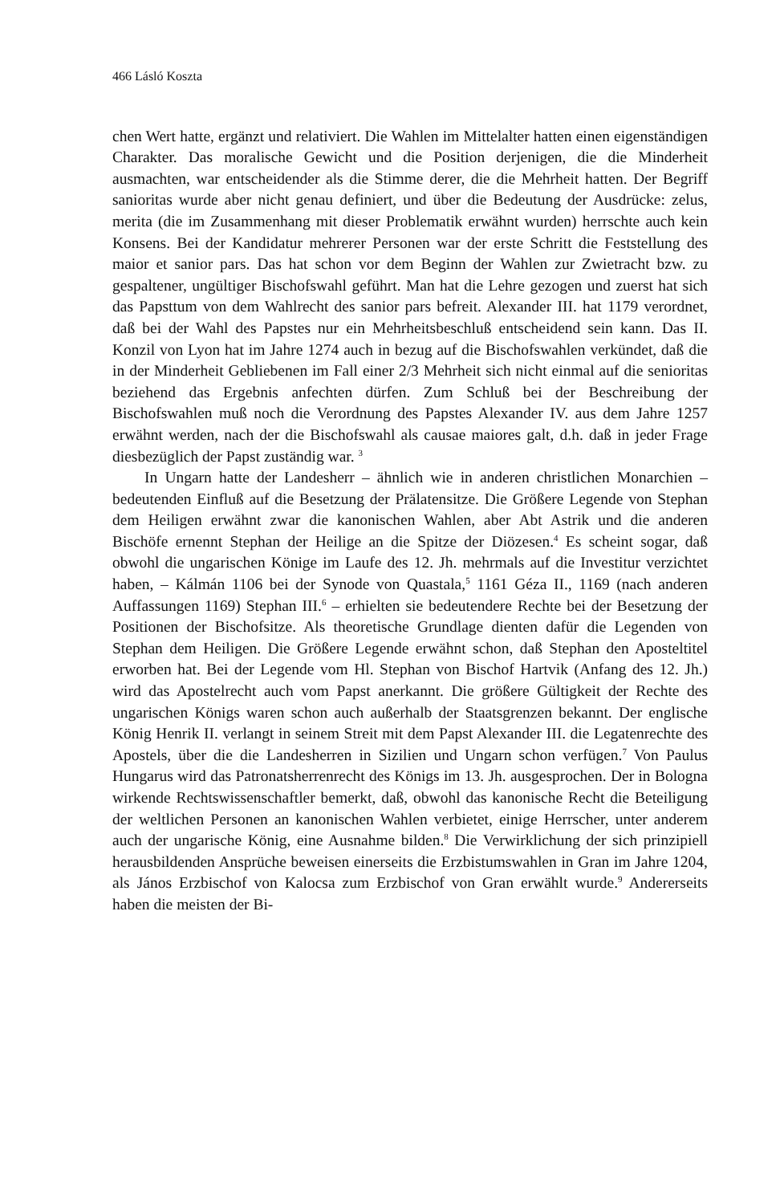466 Lásló Koszta
chen Wert hatte, ergänzt und relativiert. Die Wahlen im Mittelalter hatten einen eigenständigen Charakter. Das moralische Gewicht und die Position derjenigen, die die Minderheit ausmachten, war entscheidender als die Stimme derer, die die Mehrheit hatten. Der Begriff sanioritas wurde aber nicht genau definiert, und über die Bedeutung der Ausdrücke: zelus, merita (die im Zusammenhang mit dieser Problematik erwähnt wurden) herrschte auch kein Konsens. Bei der Kandidatur mehrerer Personen war der erste Schritt die Feststellung des maior et sanior pars. Das hat schon vor dem Beginn der Wahlen zur Zwietracht bzw. zu gespaltener, ungültiger Bischofswahl geführt. Man hat die Lehre gezogen und zuerst hat sich das Papsttum von dem Wahlrecht des sanior pars befreit. Alexander III. hat 1179 verordnet, daß bei der Wahl des Papstes nur ein Mehrheitsbeschluß entscheidend sein kann. Das II. Konzil von Lyon hat im Jahre 1274 auch in bezug auf die Bischofswahlen verkündet, daß die in der Minderheit Gebliebenen im Fall einer 2/3 Mehrheit sich nicht einmal auf die senioritas beziehend das Ergebnis anfechten dürfen. Zum Schluß bei der Beschreibung der Bischofswahlen muß noch die Verordnung des Papstes Alexander IV. aus dem Jahre 1257 erwähnt werden, nach der die Bischofswahl als causae maiores galt, d.h. daß in jeder Frage diesbezüglich der Papst zuständig war. <sup>3</sup>
In Ungarn hatte der Landesherr – ähnlich wie in anderen christlichen Monarchien – bedeutenden Einfluß auf die Besetzung der Prälatensitze. Die Größere Legende von Stephan dem Heiligen erwähnt zwar die kanonischen Wahlen, aber Abt Astrik und die anderen Bischöfe ernennt Stephan der Heilige an die Spitze der Diözesen.<sup>4</sup> Es scheint sogar, daß obwohl die ungarischen Könige im Laufe des 12. Jh. mehrmals auf die Investitur verzichtet haben, – Kálmán 1106 bei der Synode von Quastala,<sup>5</sup> 1161 Géza II., 1169 (nach anderen Auffassungen 1169) Stephan III.<sup>6</sup> – erhielten sie bedeutendere Rechte bei der Besetzung der Positionen der Bischofsitze. Als theoretische Grundlage dienten dafür die Legenden von Stephan dem Heiligen. Die Größere Legende erwähnt schon, daß Stephan den Aposteltitel erworben hat. Bei der Legende vom Hl. Stephan von Bischof Hartvik (Anfang des 12. Jh.) wird das Apostelrecht auch vom Papst anerkannt. Die größere Gültigkeit der Rechte des ungarischen Königs waren schon auch außerhalb der Staatsgrenzen bekannt. Der englische König Henrik II. verlangt in seinem Streit mit dem Papst Alexander III. die Legatenrechte des Apostels, über die die Landesherren in Sizilien und Ungarn schon verfügen.<sup>7</sup> Von Paulus Hungarus wird das Patronatsherrenrecht des Königs im 13. Jh. ausgesprochen. Der in Bologna wirkende Rechtswissenschaftler bemerkt, daß, obwohl das kanonische Recht die Beteiligung der weltlichen Personen an kanonischen Wahlen verbietet, einige Herrscher, unter anderem auch der ungarische König, eine Ausnahme bilden.<sup>8</sup> Die Verwirklichung der sich prinzipiell herausbildenden Ansprüche beweisen einerseits die Erzbistumswahlen in Gran im Jahre 1204, als János Erzbischof von Kalocsa zum Erzbischof von Gran erwählt wurde.<sup>9</sup> Andererseits haben die meisten der Bi-